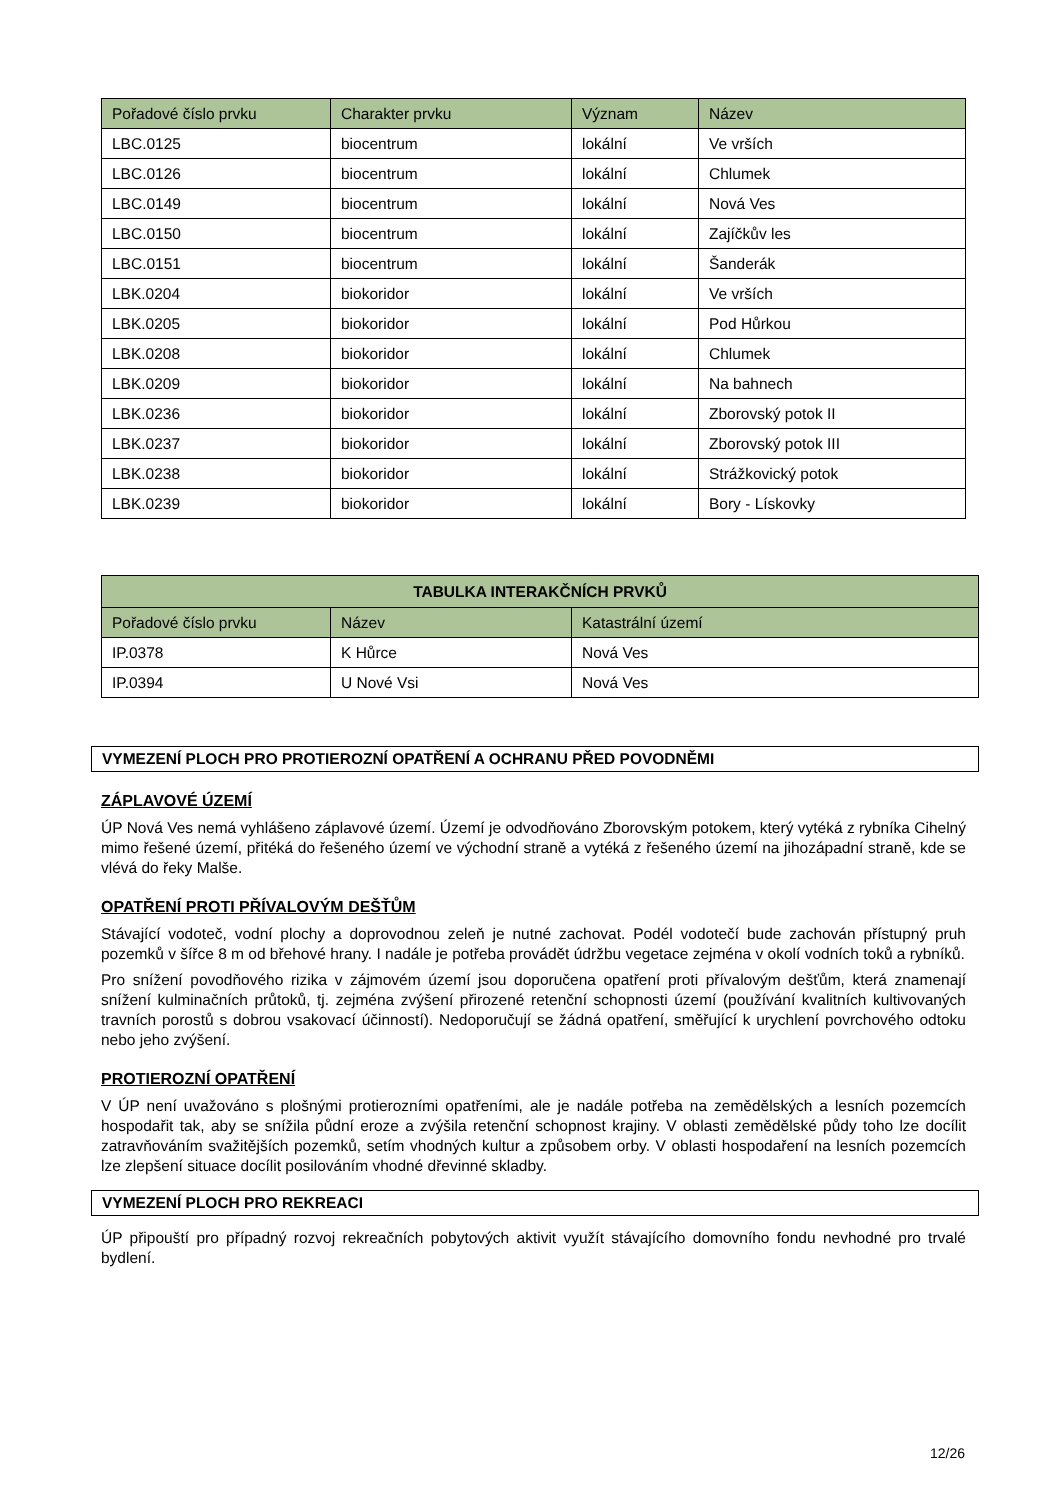| Pořadové číslo prvku | Charakter prvku | Význam | Název |
| --- | --- | --- | --- |
| LBC.0125 | biocentrum | lokální | Ve vrších |
| LBC.0126 | biocentrum | lokální | Chlumek |
| LBC.0149 | biocentrum | lokální | Nová Ves |
| LBC.0150 | biocentrum | lokální | Zajíčkův les |
| LBC.0151 | biocentrum | lokální | Šanderák |
| LBK.0204 | biokoridor | lokální | Ve vrších |
| LBK.0205 | biokoridor | lokální | Pod Hůrkou |
| LBK.0208 | biokoridor | lokální | Chlumek |
| LBK.0209 | biokoridor | lokální | Na bahnech |
| LBK.0236 | biokoridor | lokální | Zborovský potok II |
| LBK.0237 | biokoridor | lokální | Zborovský potok III |
| LBK.0238 | biokoridor | lokální | Strážkovický potok |
| LBK.0239 | biokoridor | lokální | Bory - Lískovky |
| TABULKA INTERAKČNÍCH PRVKŮ | | |
| --- | --- | --- |
| Pořadové číslo prvku | Název | Katastrální území |
| IP.0378 | K Hůrce | Nová Ves |
| IP.0394 | U Nové Vsi | Nová Ves |
VYMEZENÍ PLOCH PRO PROTIEROZNÍ OPATŘENÍ A OCHRANU PŘED POVODNĚMI
ZÁPLAVOVÉ ÚZEMÍ
ÚP Nová Ves nemá vyhlášeno záplavové území. Území je odvodňováno Zborovským potokem, který vytéká z rybníka Cihelný mimo řešené území, přitéká do řešeného území ve východní straně a vytéká z řešeného území na jihozápadní straně, kde se vlévá do řeky Malše.
OPATŘENÍ PROTI PŘÍVALOVÝM DEŠŤŮM
Stávající vodoteč, vodní plochy a doprovodnou zeleň je nutné zachovat. Podél vodotečí bude zachován přístupný pruh pozemků v šířce 8 m od břehové hrany. I nadále je potřeba provádět údržbu vegetace zejména v okolí vodních toků a rybníků.
Pro snížení povodňového rizika v zájmovém území jsou doporučena opatření proti přívalovým dešťům, která znamenají snížení kulminačních průtoků, tj. zejména zvýšení přirozené retenční schopnosti území (používání kvalitních kultivovaných travních porostů s dobrou vsakovací účinností). Nedoporučují se žádná opatření, směřující k urychlení povrchového odtoku nebo jeho zvýšení.
PROTIEROZNÍ OPATŘENÍ
V ÚP není uvažováno s plošnými protierozními opatřeními, ale je nadále potřeba na zemědělských a lesních pozemcích hospodařit tak, aby se snížila půdní eroze a zvýšila retenční schopnost krajiny. V oblasti zemědělské půdy toho lze docílit zatravňováním svažitějších pozemků, setím vhodných kultur a způsobem orby. V oblasti hospodaření na lesních pozemcích lze zlepšení situace docílit posilováním vhodné dřevinné skladby.
VYMEZENÍ PLOCH PRO REKREACI
ÚP připouští pro případný rozvoj rekreačních pobytových aktivit využít stávajícího domovního fondu nevhodné pro trvalé bydlení.
12/26